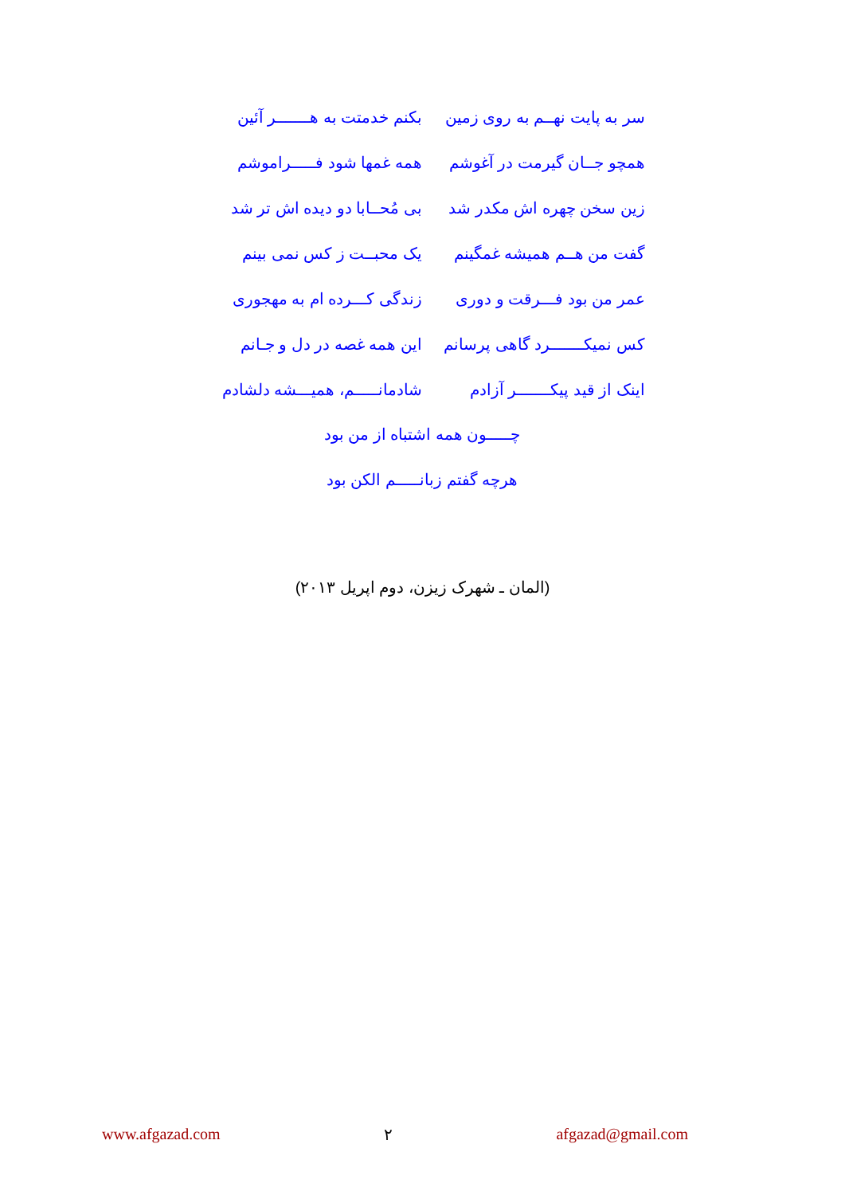سر به پایت نهــم به روی زمین بکنم خدمتت به هـــــــر آئین
همچو جــان گیرمت در آغوشم همه غمها شود فـــــراموشم
زین سخن چهره اش مکدر شد بی مُحــابا دو دیده اش تر شد
گفت من هــم همیشه غمگینم یک محبــت ز کس نمی بینم
عمر من بود فـــرقت و دوری زندگی کـــرده ام به مهجوری
کس نمیکـــــــرد گاهی پرسانم این همه غصه در دل و جـانم
اینک از قید پیکـــــــر آزادم شادمانـــــم، همیـــشه دلشادم
چـــــون همه اشتباه از من بود
هرچه گفتم زبانـــــم الکن بود
(المان ـ شهرک زیزن، دوم اپریل ۲۰۱۳)
www.afgazad.com ۲ afgazad@gmail.com